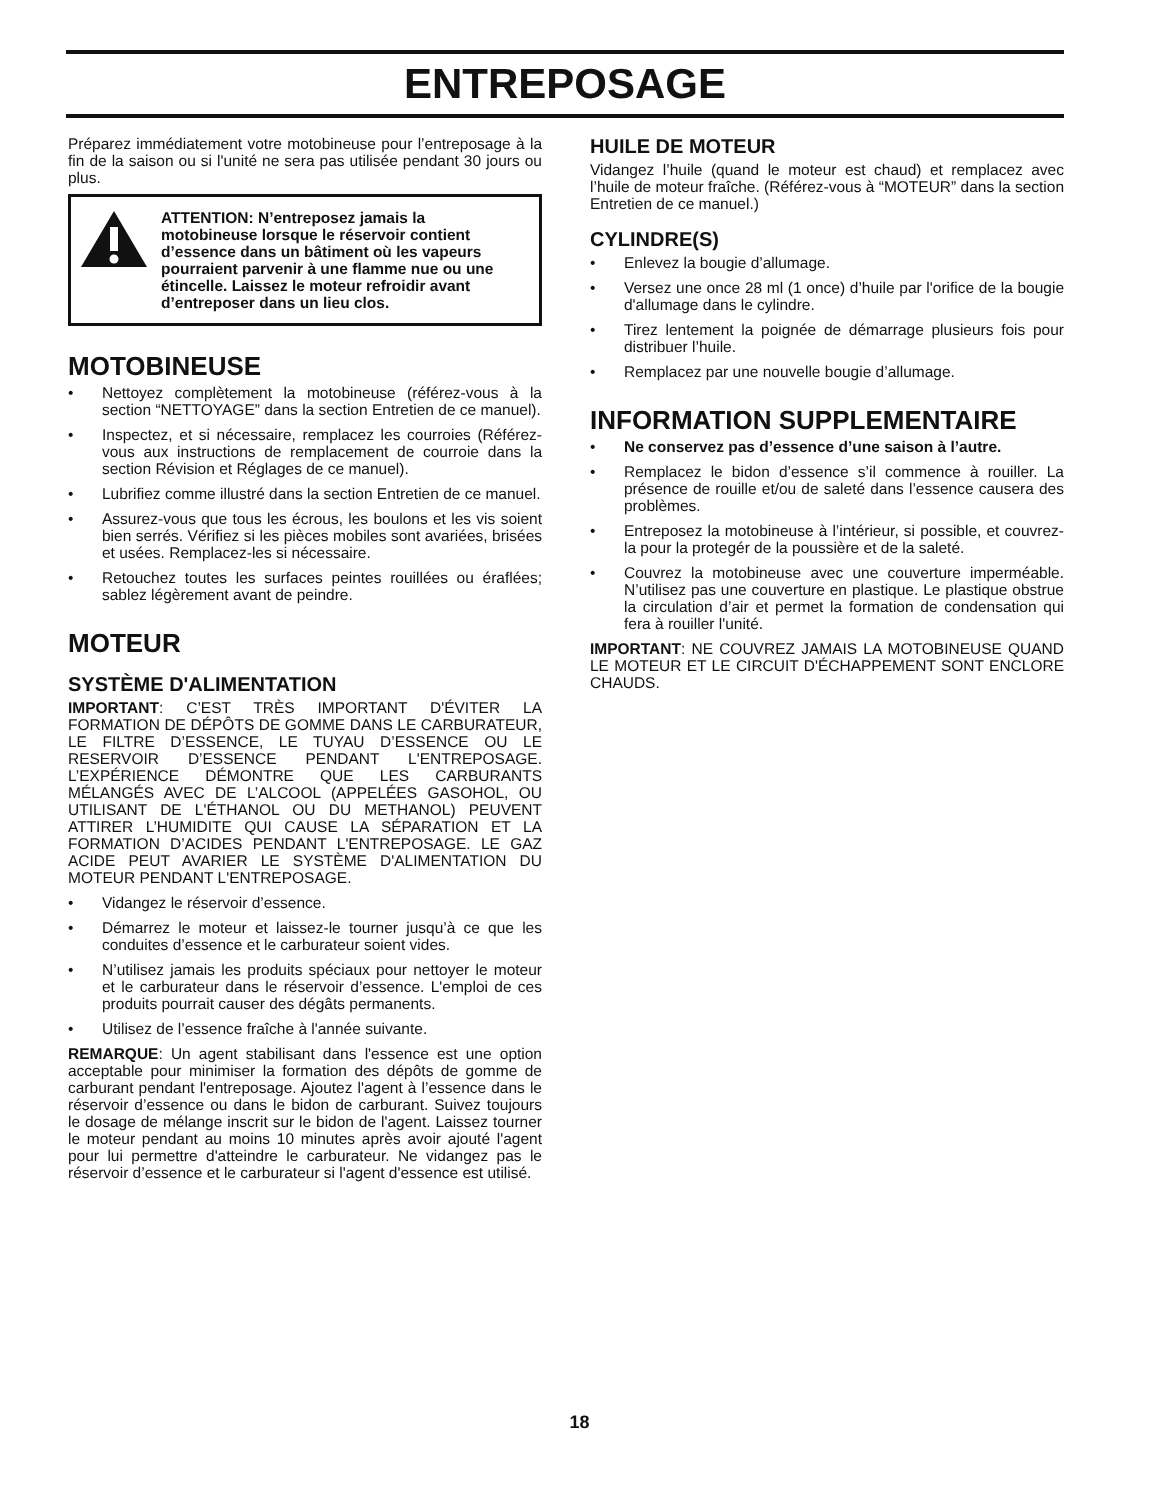ENTREPOSAGE
Préparez immédiatement votre motobineuse pour l’entreposage à la fin de la saison ou si l'unité ne sera pas utilisée pendant 30 jours ou plus.
ATTENTION: N’entreposez jamais la motobineuse lorsque le réservoir contient d’essence dans un bâtiment où les vapeurs pourraient parvenir à une flamme nue ou une étincelle. Laissez le moteur refroidir avant d’entreposer dans un lieu clos.
MOTOBINEUSE
• Nettoyez complètement la motobineuse (référez-vous à la section “NETTOYAGE” dans la section Entretien de ce manuel).
• Inspectez, et si nécessaire, remplacez les courroies (Référez-vous aux instructions de remplacement de courroie dans la section Révision et Réglages de ce manuel).
• Lubrifiez comme illustré dans la section Entretien de ce manuel.
• Assurez-vous que tous les écrous, les boulons et les vis soient bien serrés. Vérifiez si les pièces mobiles sont avariées, brisées et usées. Remplacez-les si nécessaire.
• Retouchez toutes les surfaces peintes rouillées ou éraflées; sablez légèrement avant de peindre.
MOTEUR
SYSTÈME D'ALIMENTATION
IMPORTANT: C’EST TRÈS IMPORTANT D'ÉVITER LA FORMATION DE DÉPÔTS DE GOMME DANS LE CARBURATEUR, LE FILTRE D’ESSENCE, LE TUYAU D’ESSENCE OU LE RESERVOIR D’ESSENCE PENDANT L'ENTREPOSAGE. L’EXPÉRIENCE DÉMONTRE QUE LES CARBURANTS MÉLANGÉS AVEC DE L’ALCOOL (APPELÉES GASOHOL, OU UTILISANT DE L'ÉTHANOL OU DU METHANOL) PEUVENT ATTIRER L’HUMIDITE QUI CAUSE LA SÉPARATION ET LA FORMATION D’ACIDES PENDANT L'ENTREPOSAGE. LE GAZ ACIDE PEUT AVARIER LE SYSTÈME D'ALIMENTATION DU MOTEUR PENDANT L'ENTREPOSAGE.
• Vidangez le réservoir d’essence.
• Démarrez le moteur et laissez-le tourner jusqu’à ce que les conduites d’essence et le carburateur soient vides.
• N’utilisez jamais les produits spéciaux pour nettoyer le moteur et le carburateur dans le réservoir d’essence. L'emploi de ces produits pourrait causer des dégâts permanents.
• Utilisez de l’essence fraîche à l'année suivante.
REMARQUE: Un agent stabilisant dans l'essence est une option acceptable pour minimiser la formation des dépôts de gomme de carburant pendant l'entreposage. Ajoutez l'agent à l’essence dans le réservoir d’essence ou dans le bidon de carburant. Suivez toujours le dosage de mélange inscrit sur le bidon de l'agent. Laissez tourner le moteur pendant au moins 10 minutes après avoir ajouté l'agent pour lui permettre d'atteindre le carburateur. Ne vidangez pas le réservoir d’essence et le carburateur si l'agent d'essence est utilisé.
HUILE DE MOTEUR
Vidangez l’huile (quand le moteur est chaud) et remplacez avec l’huile de moteur fraîche. (Référez-vous à “MOTEUR” dans la section Entretien de ce manuel.)
CYLINDRE(S)
• Enlevez la bougie d’allumage.
• Versez une once 28 ml (1 once) d’huile par l'orifice de la bougie d'allumage dans le cylindre.
• Tirez lentement la poignée de démarrage plusieurs fois pour distribuer l’huile.
• Remplacez par une nouvelle bougie d’allumage.
INFORMATION SUPPLEMENTAIRE
• Ne conservez pas d’essence d’une saison à l’autre.
• Remplacez le bidon d’essence s’il commence à rouiller. La présence de rouille et/ou de saleté dans l’essence causera des problèmes.
• Entreposez la motobineuse à l’intérieur, si possible, et couvrez-la pour la protegér de la poussière et de la saleté.
• Couvrez la motobineuse avec une couverture imperméable. N’utilisez pas une couverture en plastique. Le plastique obstrue la circulation d’air et permet la formation de condensation qui fera à rouiller l'unité.
IMPORTANT: NE COUVREZ JAMAIS LA MOTOBINEUSE QUAND LE MOTEUR ET LE CIRCUIT D'ÉCHAPPEMENT SONT ENCLORE CHAUDS.
18